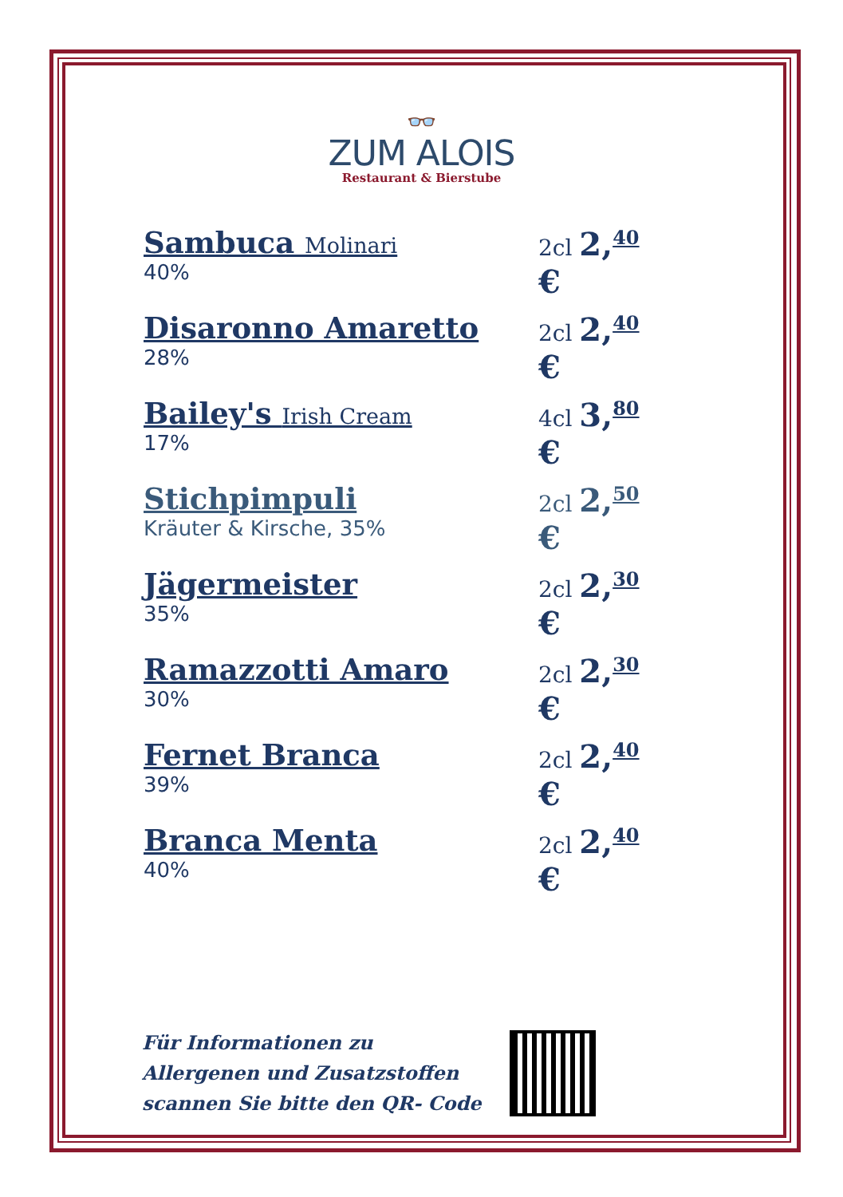👓
ZUM ALOIS
Restaurant & Bierstube
Sambuca Molinari
40%
2cl 2,<sup>40</sup> €
Disaronno Amaretto
28%
2cl 2,<sup>40</sup> €
Bailey's Irish Cream
17%
4cl 3,<sup>80</sup> €
Stichpimpuli
Kräuter & Kirsche, 35%
2cl 2,<sup>50</sup> €
Jägermeister
35%
2cl 2,<sup>30</sup> €
Ramazzotti Amaro
30%
2cl 2,<sup>30</sup> €
Fernet Branca
39%
2cl 2,<sup>40</sup> €
Branca Menta
40%
2cl 2,<sup>40</sup> €
Für Informationen zu
Allergenen und Zusatzstoffen
scannen Sie bitte den QR- Code